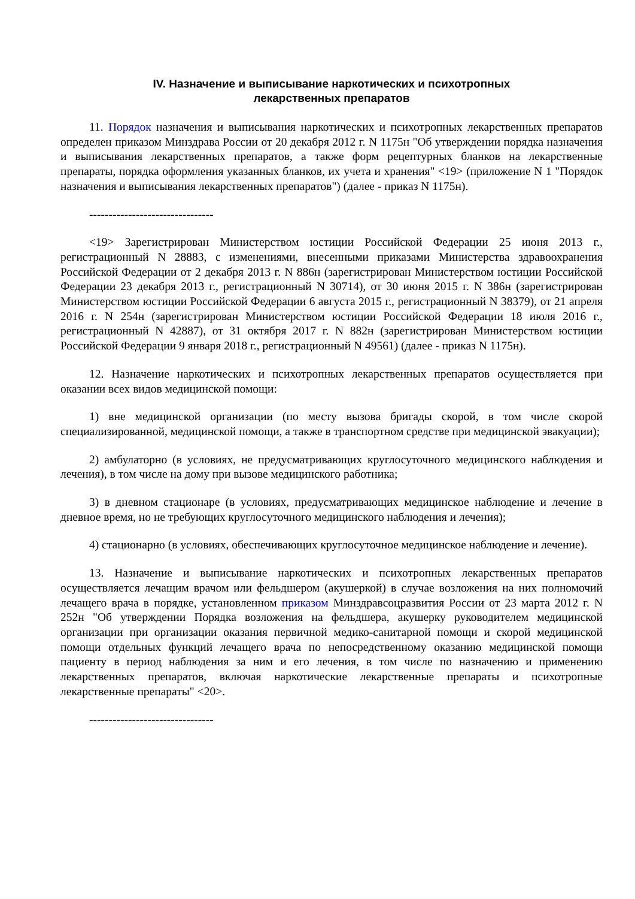IV. Назначение и выписывание наркотических и психотропных
лекарственных препаратов
11. Порядок назначения и выписывания наркотических и психотропных лекарственных препаратов определен приказом Минздрава России от 20 декабря 2012 г. N 1175н "Об утверждении порядка назначения и выписывания лекарственных препаратов, а также форм рецептурных бланков на лекарственные препараты, порядка оформления указанных бланков, их учета и хранения" <19> (приложение N 1 "Порядок назначения и выписывания лекарственных препаратов") (далее - приказ N 1175н).
--------------------------------
<19> Зарегистрирован Министерством юстиции Российской Федерации 25 июня 2013 г., регистрационный N 28883, с изменениями, внесенными приказами Министерства здравоохранения Российской Федерации от 2 декабря 2013 г. N 886н (зарегистрирован Министерством юстиции Российской Федерации 23 декабря 2013 г., регистрационный N 30714), от 30 июня 2015 г. N 386н (зарегистрирован Министерством юстиции Российской Федерации 6 августа 2015 г., регистрационный N 38379), от 21 апреля 2016 г. N 254н (зарегистрирован Министерством юстиции Российской Федерации 18 июля 2016 г., регистрационный N 42887), от 31 октября 2017 г. N 882н (зарегистрирован Министерством юстиции Российской Федерации 9 января 2018 г., регистрационный N 49561) (далее - приказ N 1175н).
12. Назначение наркотических и психотропных лекарственных препаратов осуществляется при оказании всех видов медицинской помощи:
1) вне медицинской организации (по месту вызова бригады скорой, в том числе скорой специализированной, медицинской помощи, а также в транспортном средстве при медицинской эвакуации);
2) амбулаторно (в условиях, не предусматривающих круглосуточного медицинского наблюдения и лечения), в том числе на дому при вызове медицинского работника;
3) в дневном стационаре (в условиях, предусматривающих медицинское наблюдение и лечение в дневное время, но не требующих круглосуточного медицинского наблюдения и лечения);
4) стационарно (в условиях, обеспечивающих круглосуточное медицинское наблюдение и лечение).
13. Назначение и выписывание наркотических и психотропных лекарственных препаратов осуществляется лечащим врачом или фельдшером (акушеркой) в случае возложения на них полномочий лечащего врача в порядке, установленном приказом Минздравсоцразвития России от 23 марта 2012 г. N 252н "Об утверждении Порядка возложения на фельдшера, акушерку руководителем медицинской организации при организации оказания первичной медико-санитарной помощи и скорой медицинской помощи отдельных функций лечащего врача по непосредственному оказанию медицинской помощи пациенту в период наблюдения за ним и его лечения, в том числе по назначению и применению лекарственных препаратов, включая наркотические лекарственные препараты и психотропные лекарственные препараты" <20>.
--------------------------------